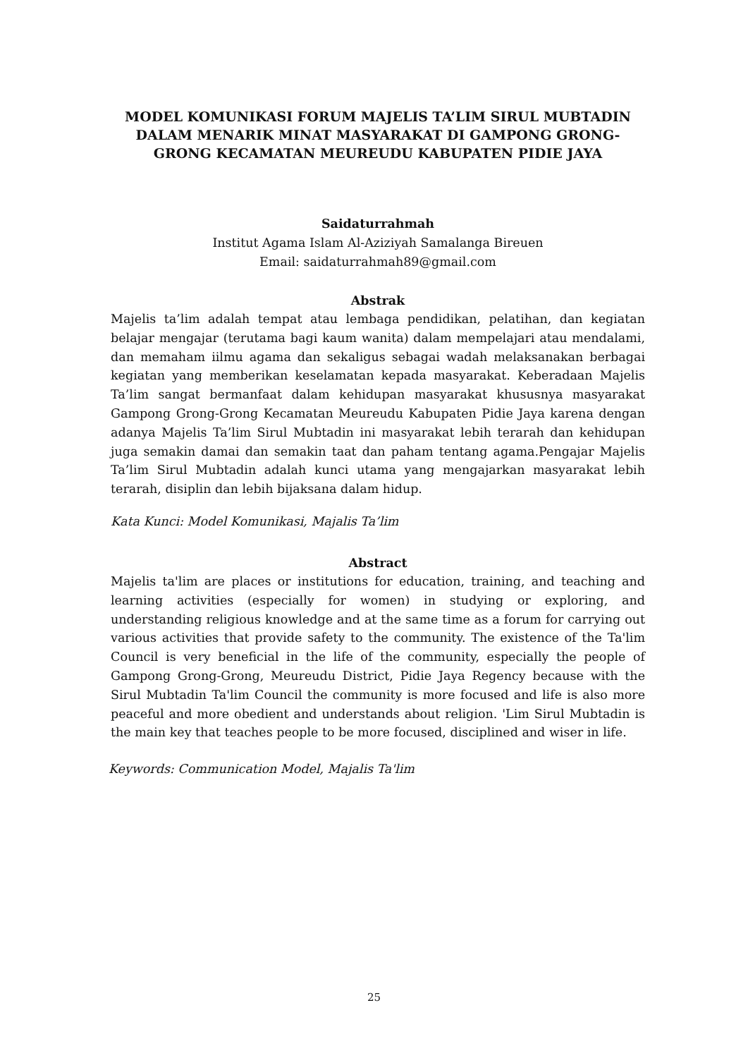MODEL KOMUNIKASI FORUM MAJELIS TA’LIM SIRUL MUBTADIN DALAM MENARIK MINAT MASYARAKAT DI GAMPONG GRONG-GRONG KECAMATAN MEUREUDU KABUPATEN PIDIE JAYA
Saidaturrahmah
Institut Agama Islam Al-Aziziyah Samalanga Bireuen
Email: saidaturrahmah89@gmail.com
Abstrak
Majelis ta’lim adalah tempat atau lembaga pendidikan, pelatihan, dan kegiatan belajar mengajar (terutama bagi kaum wanita) dalam mempelajari atau mendalami, dan memaham iilmu agama dan sekaligus sebagai wadah melaksanakan berbagai kegiatan yang memberikan keselamatan kepada masyarakat. Keberadaan Majelis Ta’lim sangat bermanfaat dalam kehidupan masyarakat khususnya masyarakat Gampong Grong-Grong Kecamatan Meureudu Kabupaten Pidie Jaya karena dengan adanya Majelis Ta’lim Sirul Mubtadin ini masyarakat lebih terarah dan kehidupan juga semakin damai dan semakin taat dan paham tentang agama.Pengajar Majelis Ta’lim Sirul Mubtadin adalah kunci utama yang mengajarkan masyarakat lebih terarah, disiplin dan lebih bijaksana dalam hidup.
Kata Kunci: Model Komunikasi, Majalis Ta’lim
Abstract
Majelis ta'lim are places or institutions for education, training, and teaching and learning activities (especially for women) in studying or exploring, and understanding religious knowledge and at the same time as a forum for carrying out various activities that provide safety to the community. The existence of the Ta'lim Council is very beneficial in the life of the community, especially the people of Gampong Grong-Grong, Meureudu District, Pidie Jaya Regency because with the Sirul Mubtadin Ta'lim Council the community is more focused and life is also more peaceful and more obedient and understands about religion. 'Lim Sirul Mubtadin is the main key that teaches people to be more focused, disciplined and wiser in life.
Keywords: Communication Model, Majalis Ta'lim
25